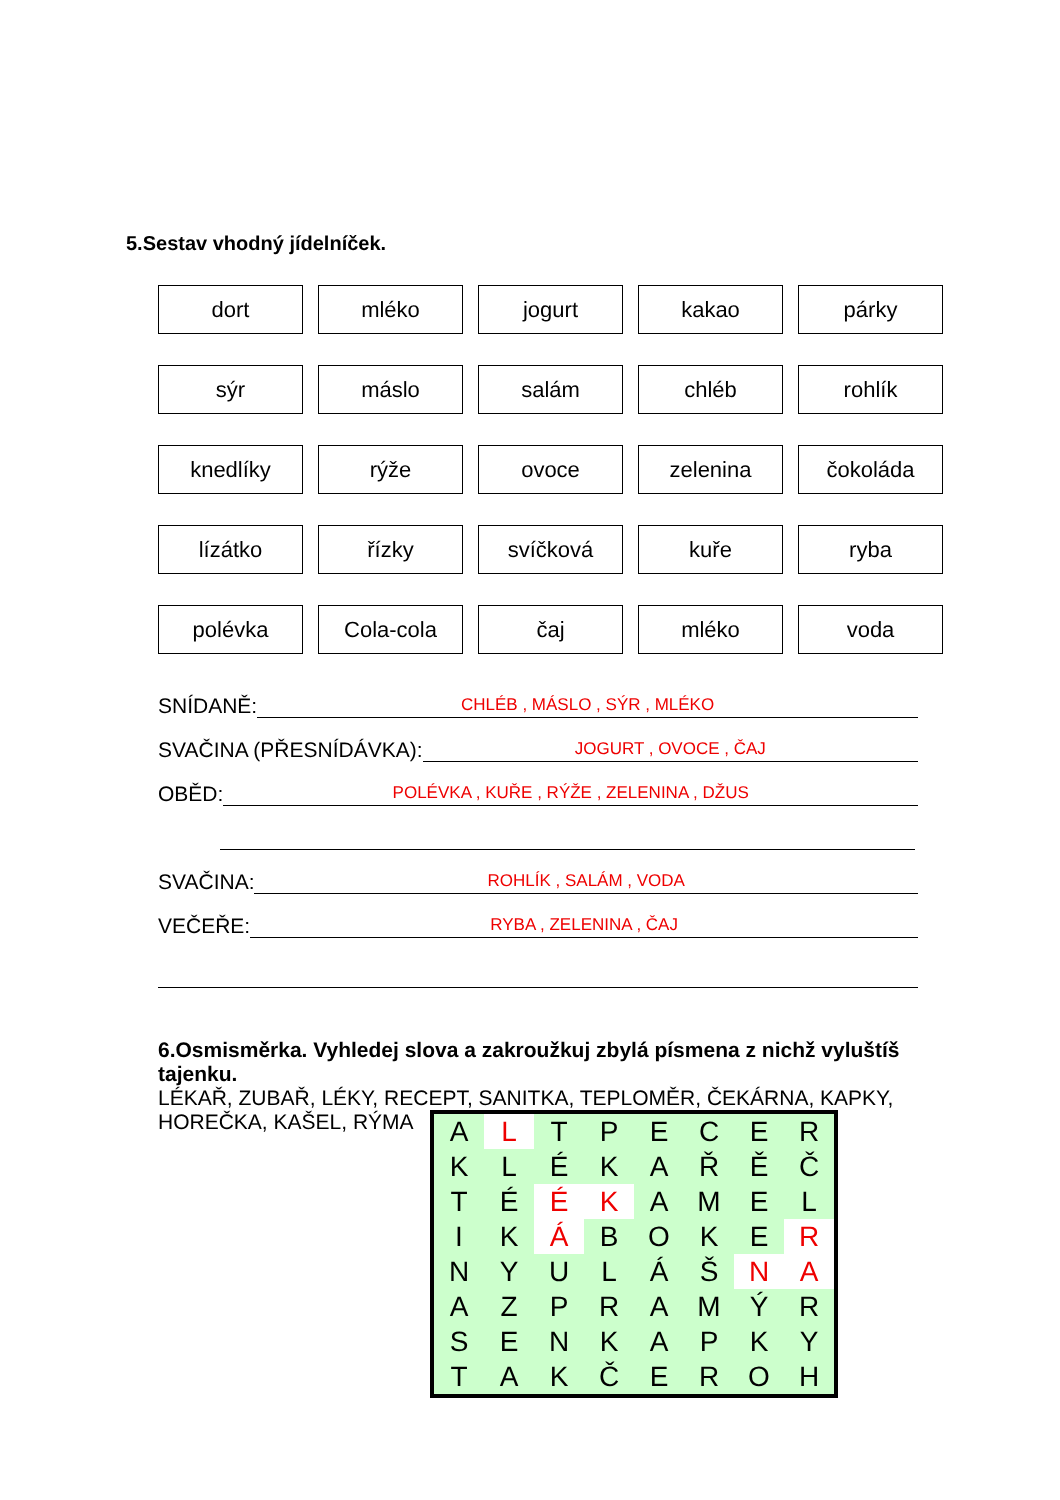5.Sestav vhodný jídelníček.
dort
mléko
jogurt
kakao
párky
sýr
máslo
salám
chléb
rohlík
knedlíky
rýže
ovoce
zelenina
čokoláda
lízátko
řízky
svíčková
kuře
ryba
polévka
Cola-cola
čaj
mléko
voda
SNÍDANĚ: CHLÉB , MÁSLO , SÝR , MLÉKO
SVAČINA (PŘESNÍDÁVKA): JOGURT , OVOCE , ČAJ
OBĚD: POLÉVKA , KUŘE , RÝŽE , ZELENINA , DŽUS
SVAČINA: ROHLÍK , SALÁM , VODA
VEČEŘE: RYBA , ZELENINA , ČAJ
6.Osmisměrka. Vyhledej slova a zakroužkuj zbylá písmena z nichž vyluštíš tajenku.
LÉKAŘ, ZUBAŘ, LÉKY, RECEPT, SANITKA, TEPLOMĚR, ČEKÁRNA, KAPKY,
HOREČKA, KAŠEL, RÝMA
| A | L | T | P | E | C | E | R |
| K | L | É | K | A | Ř | Ě | Č |
| T | É | É | K | A | M | E | L |
| I | K | Á | B | O | K | E | R |
| N | Y | U | L | Á | Š | N | A |
| A | Z | P | R | A | M | Ý | R |
| S | E | N | K | A | P | K | Y |
| T | A | K | Č | E | R | O | H |